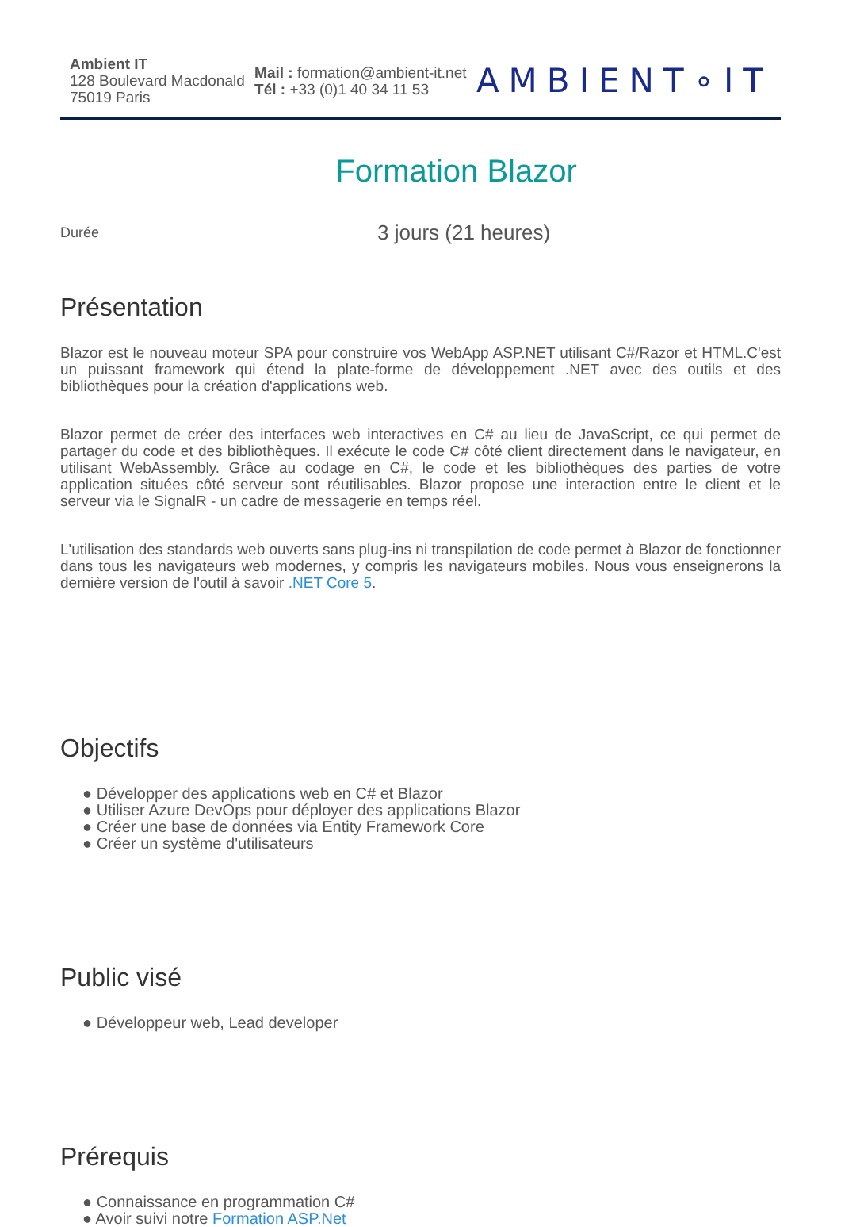Ambient IT
128 Boulevard Macdonald
75019 Paris
Mail : formation@ambient-it.net
Tél : +33 (0)1 40 34 11 53
AMBIENT∘IT
Formation Blazor
Durée
3 jours (21 heures)
Présentation
Blazor est le nouveau moteur SPA pour construire vos WebApp ASP.NET utilisant C#/Razor et HTML.C'est un puissant framework qui étend la plate-forme de développement .NET avec des outils et des bibliothèques pour la création d'applications web.
Blazor permet de créer des interfaces web interactives en C# au lieu de JavaScript, ce qui permet de partager du code et des bibliothèques. Il exécute le code C# côté client directement dans le navigateur, en utilisant WebAssembly. Grâce au codage en C#, le code et les bibliothèques des parties de votre application situées côté serveur sont réutilisables. Blazor propose une interaction entre le client et le serveur via le SignalR - un cadre de messagerie en temps réel.
L'utilisation des standards web ouverts sans plug-ins ni transpilation de code permet à Blazor de fonctionner dans tous les navigateurs web modernes, y compris les navigateurs mobiles. Nous vous enseignerons la dernière version de l'outil à savoir .NET Core 5.
Objectifs
● Développer des applications web en C# et Blazor
● Utiliser Azure DevOps pour déployer des applications Blazor
● Créer une base de données via Entity Framework Core
● Créer un système d'utilisateurs
Public visé
● Développeur web, Lead developer
Prérequis
● Connaissance en programmation C#
● Avoir suivi notre Formation ASP.Net